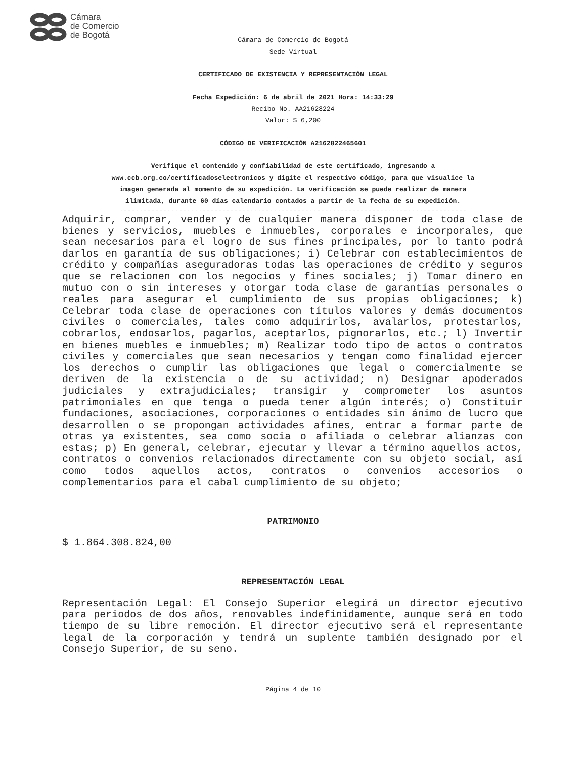Cámara
de Comercio
de Bogotá
Cámara de Comercio de Bogotá
Sede Virtual
CERTIFICADO DE EXISTENCIA Y REPRESENTACIÓN LEGAL
Fecha Expedición: 6 de abril de 2021 Hora: 14:33:29
Recibo No. AA21628224
Valor: $ 6,200
CÓDIGO DE VERIFICACIÓN A2162822465601
Verifique el contenido y confiabilidad de este certificado, ingresando a
www.ccb.org.co/certificadoselectronicos y digite el respectivo código, para que visualice la
imagen generada al momento de su expedición. La verificación se puede realizar de manera
ilimitada, durante 60 días calendario contados a partir de la fecha de su expedición.
----------------------------------------------------------------------------------------
Adquirir, comprar, vender y de cualquier manera disponer de toda clase de bienes y servicios, muebles e inmuebles, corporales e incorporales, que sean necesarios para el logro de sus fines principales, por lo tanto podrá darlos en garantía de sus obligaciones; i) Celebrar con establecimientos de crédito y compañías aseguradoras todas las operaciones de crédito y seguros que se relacionen con los negocios y fines sociales; j) Tomar dinero en mutuo con o sin intereses y otorgar toda clase de garantías personales o reales para asegurar el cumplimiento de sus propias obligaciones; k) Celebrar toda clase de operaciones con títulos valores y demás documentos civiles o comerciales, tales como adquirirlos, avalarlos, protestarlos, cobrarlos, endosarlos, pagarlos, aceptarlos, pignorarlos, etc.; l) Invertir en bienes muebles e inmuebles; m) Realizar todo tipo de actos o contratos civiles y comerciales que sean necesarios y tengan como finalidad ejercer los derechos o cumplir las obligaciones que legal o comercialmente se deriven de la existencia o de su actividad; n) Designar apoderados judiciales y extrajudiciales; transigir y comprometer los asuntos patrimoniales en que tenga o pueda tener algún interés; o) Constituir fundaciones, asociaciones, corporaciones o entidades sin ánimo de lucro que desarrollen o se propongan actividades afines, entrar a formar parte de otras ya existentes, sea como socia o afiliada o celebrar alianzas con estas; p) En general, celebrar, ejecutar y llevar a término aquellos actos, contratos o convenios relacionados directamente con su objeto social, así como todos aquellos actos, contratos o convenios accesorios o complementarios para el cabal cumplimiento de su objeto;
PATRIMONIO
$ 1.864.308.824,00
REPRESENTACIÓN LEGAL
Representación Legal: El Consejo Superior elegirá un director ejecutivo para periodos de dos años, renovables indefinidamente, aunque será en todo tiempo de su libre remoción. El director ejecutivo será el representante legal de la corporación y tendrá un suplente también designado por el Consejo Superior, de su seno.
Página 4 de 10